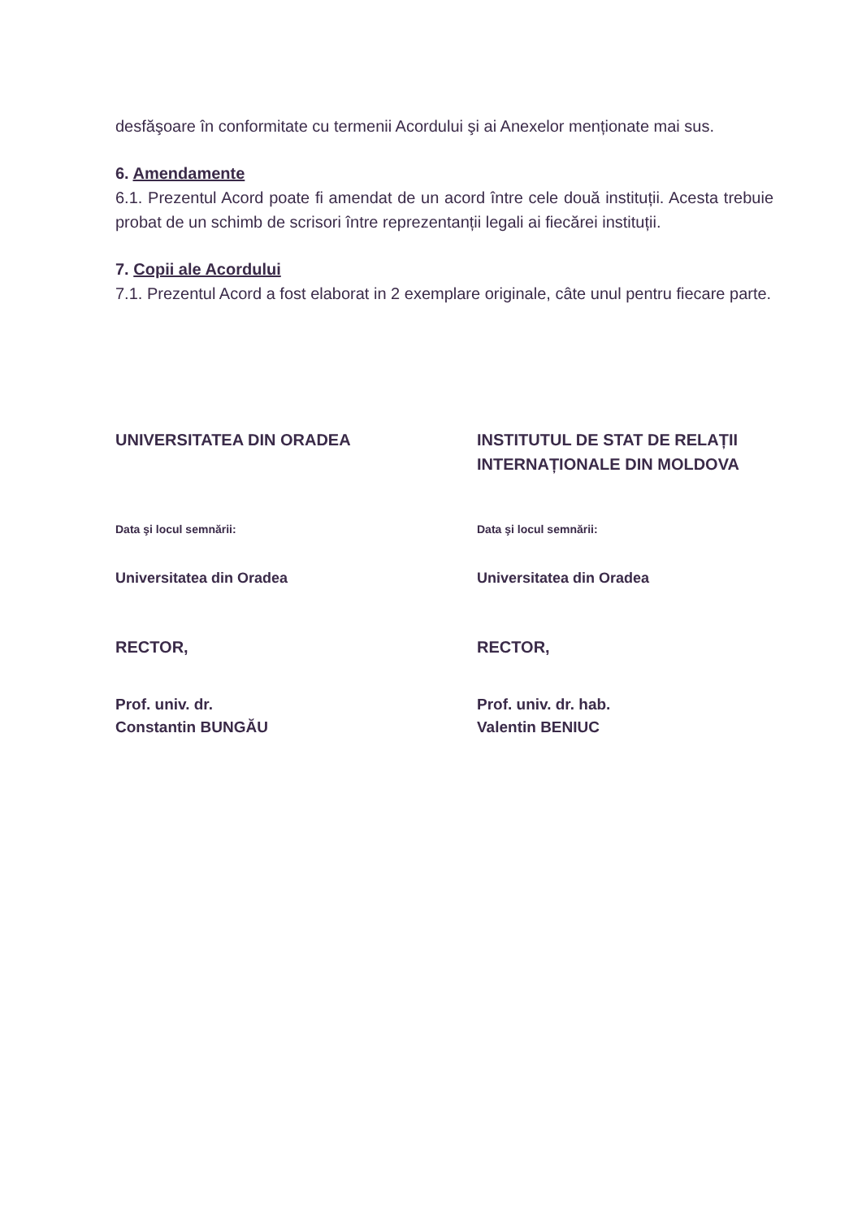desfăşoare în conformitate cu termenii Acordului şi ai Anexelor menționate mai sus.
6. Amendamente
6.1. Prezentul Acord poate fi amendat de un acord între cele două instituții. Acesta trebuie probat de un schimb de scrisori între reprezentanții legali ai fiecărei instituții.
7. Copii ale Acordului
7.1. Prezentul Acord a fost elaborat in 2 exemplare originale, câte unul pentru fiecare parte.
UNIVERSITATEA DIN ORADEA
Data şi locul semnării:
Universitatea din Oradea
RECTOR,
Prof. univ. dr.
Constantin BUNGĂU
INSTITUTUL DE STAT DE RELAȚII INTERNAȚIONALE DIN MOLDOVA
Data şi locul semnării:
Universitatea din Oradea
RECTOR,
Prof. univ. dr. hab.
Valentin BENIUC